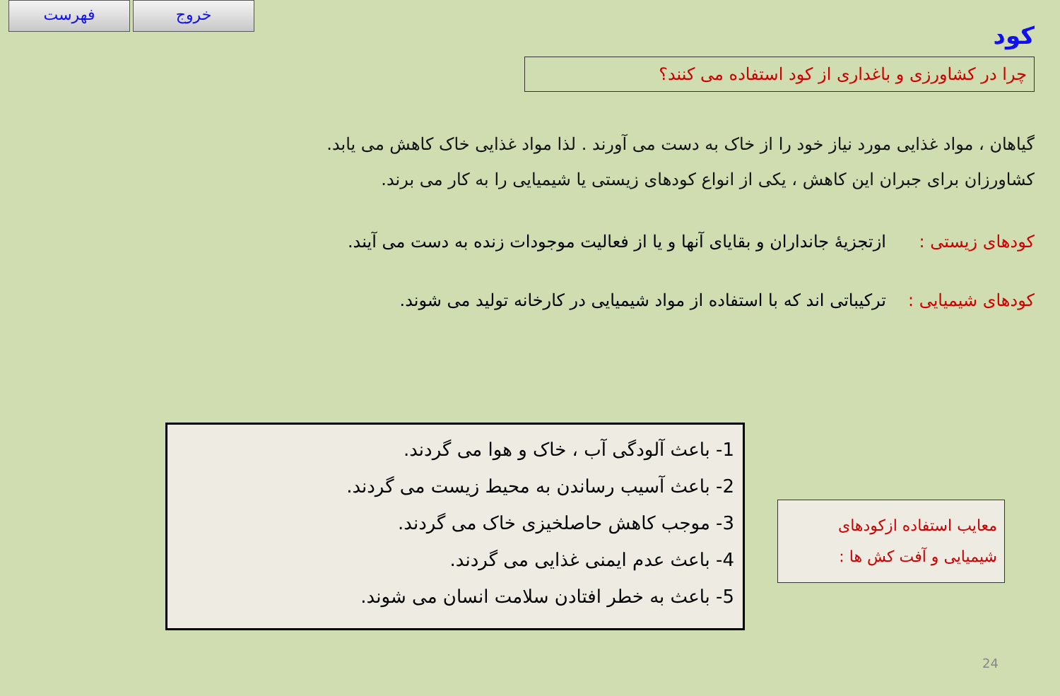فهرست خروج
کود
چرا در کشاورزی و باغداری از کود استفاده می کنند؟
گیاهان ، مواد غذایی مورد نیاز خود را از خاک به دست می آورند . لذا مواد غذایی خاک کاهش می یابد.
کشاورزان برای جبران این کاهش ، یکی از انواع کودهای زیستی یا شیمیایی را به کار می برند.
کودهای زیستی : ازتجزیهٔ جانداران و بقایای آنها و یا از فعالیت موجودات زنده به دست می آیند.
کودهای شیمیایی : ترکیباتی اند که با استفاده از مواد شیمیایی در کارخانه تولید می شوند.
معایب استفاده ازکودهای شیمیایی و آفت کش ها :
1- باعث آلودگی آب ، خاک و هوا می گردند.
2- باعث آسیب رساندن به محیط زیست می گردند.
3- موجب کاهش حاصلخیزی خاک می گردند.
4- باعث عدم ایمنی غذایی می گردند.
5- باعث به خطر افتادن سلامت انسان می شوند.
24